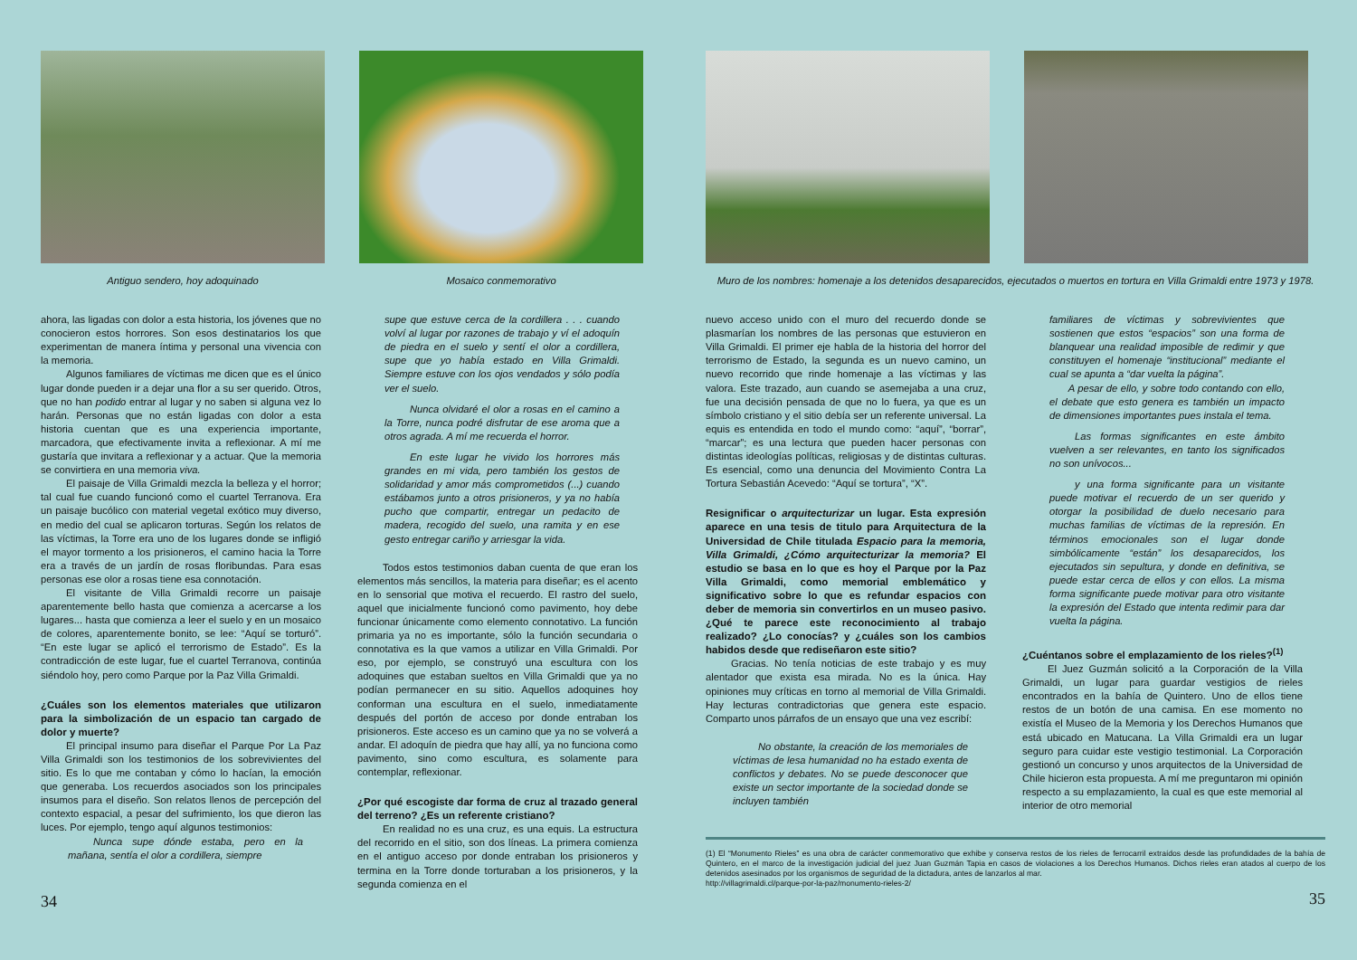Antiguo sendero, hoy adoquinado Mosaico conmemorativo
ahora, las ligadas con dolor a esta historia, los jóvenes que no conocieron estos horrores. Son esos destinatarios los que experimentan de manera íntima y personal una vivencia con la memoria.
Algunos familiares de víctimas me dicen que es el único lugar donde pueden ir a dejar una flor a su ser querido. Otros, que no han podido entrar al lugar y no saben si alguna vez lo harán. Personas que no están ligadas con dolor a esta historia cuentan que es una experiencia importante, marcadora, que efectivamente invita a reflexionar. A mí me gustaría que invitara a reflexionar y a actuar. Que la memoria se convirtiera en una memoria viva.
El paisaje de Villa Grimaldi mezcla la belleza y el horror; tal cual fue cuando funcionó como el cuartel Terranova. Era un paisaje bucólico con material vegetal exótico muy diverso, en medio del cual se aplicaron torturas. Según los relatos de las víctimas, la Torre era uno de los lugares donde se infligió el mayor tormento a los prisioneros, el camino hacia la Torre era a través de un jardín de rosas floribundas. Para esas personas ese olor a rosas tiene esa connotación.
El visitante de Villa Grimaldi recorre un paisaje aparentemente bello hasta que comienza a acercarse a los lugares... hasta que comienza a leer el suelo y en un mosaico de colores, aparentemente bonito, se lee: “Aquí se torturó”. “En este lugar se aplicó el terrorismo de Estado”. Es la contradicción de este lugar, fue el cuartel Terranova, continúa siéndolo hoy, pero como Parque por la Paz Villa Grimaldi.
¿Cuáles son los elementos materiales que utilizaron para la simbolización de un espacio tan cargado de dolor y muerte?
El principal insumo para diseñar el Parque Por La Paz Villa Grimaldi son los testimonios de los sobrevivientes del sitio. Es lo que me contaban y cómo lo hacían, la emoción que generaba. Los recuerdos asociados son los principales insumos para el diseño. Son relatos llenos de percepción del contexto espacial, a pesar del sufrimiento, los que dieron las luces. Por ejemplo, tengo aquí algunos testimonios:
Nunca supe dónde estaba, pero en la mañana, sentía el olor a cordillera, siempre
supe que estuve cerca de la cordillera . . . cuando volví al lugar por razones de trabajo y ví el adoquín de piedra en el suelo y sentí el olor a cordillera, supe que yo había estado en Villa Grimaldi. Siempre estuve con los ojos vendados y sólo podía ver el suelo.
Nunca olvidaré el olor a rosas en el camino a la Torre, nunca podré disfrutar de ese aroma que a otros agrada. A mí me recuerda el horror.
En este lugar he vivido los horrores más grandes en mi vida, pero también los gestos de solidaridad y amor más comprometidos (...) cuando estábamos junto a otros prisioneros, y ya no había pucho que compartir, entregar un pedacito de madera, recogido del suelo, una ramita y en ese gesto entregar cariño y arriesgar la vida.
Todos estos testimonios daban cuenta de que eran los elementos más sencillos, la materia para diseñar; es el acento en lo sensorial que motiva el recuerdo. El rastro del suelo, aquel que inicialmente funcionó como pavimento, hoy debe funcionar únicamente como elemento connotativo. La función primaria ya no es importante, sólo la función secundaria o connotativa es la que vamos a utilizar en Villa Grimaldi. Por eso, por ejemplo, se construyó una escultura con los adoquines que estaban sueltos en Villa Grimaldi que ya no podían permanecer en su sitio. Aquellos adoquines hoy conforman una escultura en el suelo, inmediatamente después del portón de acceso por donde entraban los prisioneros. Este acceso es un camino que ya no se volverá a andar. El adoquín de piedra que hay allí, ya no funciona como pavimento, sino como escultura, es solamente para contemplar, reflexionar.
¿Por qué escogiste dar forma de cruz al trazado general del terreno? ¿Es un referente cristiano?
En realidad no es una cruz, es una equis. La estructura del recorrido en el sitio, son dos líneas. La primera comienza en el antiguo acceso por donde entraban los prisioneros y termina en la Torre donde torturaban a los prisioneros, y la segunda comienza en el
34
Muro de los nombres: homenaje a los detenidos desaparecidos, ejecutados o muertos en tortura en Villa Grimaldi entre 1973 y 1978.
nuevo acceso unido con el muro del recuerdo donde se plasmarían los nombres de las personas que estuvieron en Villa Grimaldi. El primer eje habla de la historia del horror del terrorismo de Estado, la segunda es un nuevo camino, un nuevo recorrido que rinde homenaje a las víctimas y las valora. Este trazado, aun cuando se asemejaba a una cruz, fue una decisión pensada de que no lo fuera, ya que es un símbolo cristiano y el sitio debía ser un referente universal. La equis es entendida en todo el mundo como: “aquí”, “borrar”, “marcar”; es una lectura que pueden hacer personas con distintas ideologías políticas, religiosas y de distintas culturas. Es esencial, como una denuncia del Movimiento Contra La Tortura Sebastián Acevedo: “Aquí se tortura”, “X”.
Resignificar o arquitecturizar un lugar. Esta expresión aparece en una tesis de titulo para Arquitectura de la Universidad de Chile titulada Espacio para la memoria, Villa Grimaldi, ¿Cómo arquitecturizar la memoria? El estudio se basa en lo que es hoy el Parque por la Paz Villa Grimaldi, como memorial emblemático y significativo sobre lo que es refundar espacios con deber de memoria sin convertirlos en un museo pasivo. ¿Qué te parece este reconocimiento al trabajo realizado? ¿Lo conocías? y ¿cuáles son los cambios habidos desde que rediseñaron este sitio?
Gracias. No tenía noticias de este trabajo y es muy alentador que exista esa mirada. No es la única. Hay opiniones muy críticas en torno al memorial de Villa Grimaldi. Hay lecturas contradictorias que genera este espacio. Comparto unos párrafos de un ensayo que una vez escribí:
No obstante, la creación de los memoriales de víctimas de lesa humanidad no ha estado exenta de conflictos y debates. No se puede desconocer que existe un sector importante de la sociedad donde se incluyen también
familiares de víctimas y sobrevivientes que sostienen que estos “espacios” son una forma de blanquear una realidad imposible de redimir y que constituyen el homenaje “institucional” mediante el cual se apunta a “dar vuelta la página”.
A pesar de ello, y sobre todo contando con ello, el debate que esto genera es también un impacto de dimensiones importantes pues instala el tema.
Las formas significantes en este ámbito vuelven a ser relevantes, en tanto los significados no son unívocos...
y una forma significante para un visitante puede motivar el recuerdo de un ser querido y otorgar la posibilidad de duelo necesario para muchas familias de víctimas de la represión. En términos emocionales son el lugar donde simbólicamente “están” los desaparecidos, los ejecutados sin sepultura, y donde en definitiva, se puede estar cerca de ellos y con ellos. La misma forma significante puede motivar para otro visitante la expresión del Estado que intenta redimir para dar vuelta la página.
¿Cuéntanos sobre el emplazamiento de los rieles?<sup>(1)</sup>
El Juez Guzmán solicitó a la Corporación de la Villa Grimaldi, un lugar para guardar vestigios de rieles encontrados en la bahía de Quintero. Uno de ellos tiene restos de un botón de una camisa. En ese momento no existía el Museo de la Memoria y los Derechos Humanos que está ubicado en Matucana. La Villa Grimaldi era un lugar seguro para cuidar este vestigio testimonial. La Corporación gestionó un concurso y unos arquitectos de la Universidad de Chile hicieron esta propuesta. A mí me preguntaron mi opinión respecto a su emplazamiento, la cual es que este memorial al interior de otro memorial
(1) El “Monumento Rieles” es una obra de carácter conmemorativo que exhibe y conserva restos de los rieles de ferrocarril extraídos desde las profundidades de la bahía de Quintero, en el marco de la investigación judicial del juez Juan Guzmán Tapia en casos de violaciones a los Derechos Humanos. Dichos rieles eran atados al cuerpo de los detenidos asesinados por los organismos de seguridad de la dictadura, antes de lanzarlos al mar.
http://villagrimaldi.cl/parque-por-la-paz/monumento-rieles-2/
35